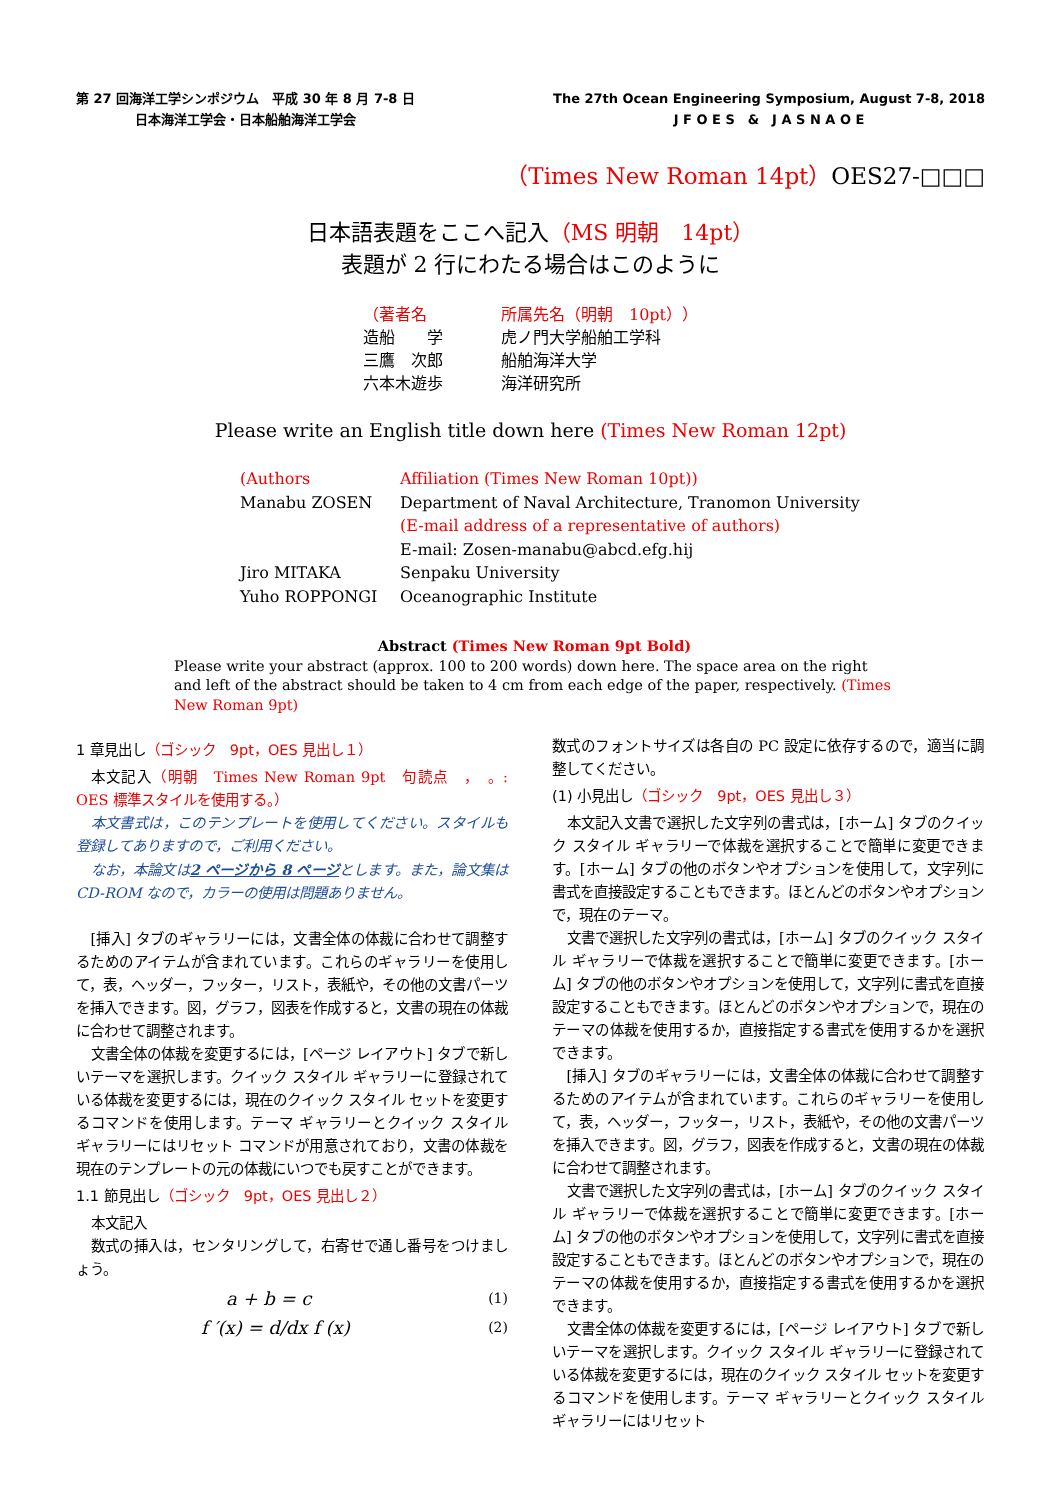第 27 回海洋工学シンポジウム　平成 30 年 8 月 7-8 日
日本海洋工学会・日本船舶海洋工学会
The 27th Ocean Engineering Symposium, August 7-8, 2018
J F O E S　&　J A S N A O E
（Times New Roman 14pt）OES27-□□□
日本語表題をここへ記入（MS 明朝　14pt）
表題が 2 行にわたる場合はこのように
（著者名
所属先名（明朝　10pt））
造船　　学
虎ノ門大学船舶工学科
三鷹　次郎
船舶海洋大学
六本木遊歩
海洋研究所
Please write an English title down here (Times New Roman 12pt)
(Authors
Affiliation (Times New Roman 10pt))
Manabu ZOSEN
Department of Naval Architecture, Tranomon University
(E-mail address of a representative of authors)
E-mail: Zosen-manabu@abcd.efg.hij
Jiro MITAKA
Senpaku University
Yuho ROPPONGI
Oceanographic Institute
Abstract (Times New Roman 9pt Bold)
Please write your abstract (approx. 100 to 200 words) down here. The space area on the right and left of the abstract should be taken to 4 cm from each edge of the paper, respectively. (Times New Roman 9pt)
1 章見出し（ゴシック　9pt，OES 見出し１）
本文記入（明朝　Times New Roman 9pt　句読点　，　。: OES 標準スタイルを使用する。）
本文書式は，このテンプレートを使用してください。スタイルも登録してありますので，ご利用ください。
なお，本論文は2 ページから 8 ページとします。また，論文集は CD-ROM なので，カラーの使用は問題ありません。
[挿入] タブのギャラリーには，文書全体の体裁に合わせて調整するためのアイテムが含まれています。これらのギャラリーを使用して，表，ヘッダー，フッター，リスト，表紙や，その他の文書パーツを挿入できます。図，グラフ，図表を作成すると，文書の現在の体裁に合わせて調整されます。
文書全体の体裁を変更するには，[ページ レイアウト] タブで新しいテーマを選択します。クイック スタイル ギャラリーに登録されている体裁を変更するには，現在のクイック スタイル セットを変更するコマンドを使用します。テーマ ギャラリーとクイック スタイル ギャラリーにはリセット コマンドが用意されており，文書の体裁を現在のテンプレートの元の体裁にいつでも戻すことができます。
1.1 節見出し（ゴシック　9pt，OES 見出し２）
本文記入
数式の挿入は，センタリングして，右寄せで通し番号をつけましょう。
a + b = c
(1)
f ′(x) = d/dx f (x)
(2)
数式のフォントサイズは各自の PC 設定に依存するので，適当に調整してください。
(1) 小見出し（ゴシック　9pt，OES 見出し３）
本文記入文書で選択した文字列の書式は，[ホーム] タブのクイック スタイル ギャラリーで体裁を選択することで簡単に変更できます。[ホーム] タブの他のボタンやオプションを使用して，文字列に書式を直接設定することもできます。ほとんどのボタンやオプションで，現在のテーマ。
文書で選択した文字列の書式は，[ホーム] タブのクイック スタイル ギャラリーで体裁を選択することで簡単に変更できます。[ホーム] タブの他のボタンやオプションを使用して，文字列に書式を直接設定することもできます。ほとんどのボタンやオプションで，現在のテーマの体裁を使用するか，直接指定する書式を使用するかを選択できます。
[挿入] タブのギャラリーには，文書全体の体裁に合わせて調整するためのアイテムが含まれています。これらのギャラリーを使用して，表，ヘッダー，フッター，リスト，表紙や，その他の文書パーツを挿入できます。図，グラフ，図表を作成すると，文書の現在の体裁に合わせて調整されます。
文書で選択した文字列の書式は，[ホーム] タブのクイック スタイル ギャラリーで体裁を選択することで簡単に変更できます。[ホーム] タブの他のボタンやオプションを使用して，文字列に書式を直接設定することもできます。ほとんどのボタンやオプションで，現在のテーマの体裁を使用するか，直接指定する書式を使用するかを選択できます。
文書全体の体裁を変更するには，[ページ レイアウト] タブで新しいテーマを選択します。クイック スタイル ギャラリーに登録されている体裁を変更するには，現在のクイック スタイル セットを変更するコマンドを使用します。テーマ ギャラリーとクイック スタイル ギャラリーにはリセット